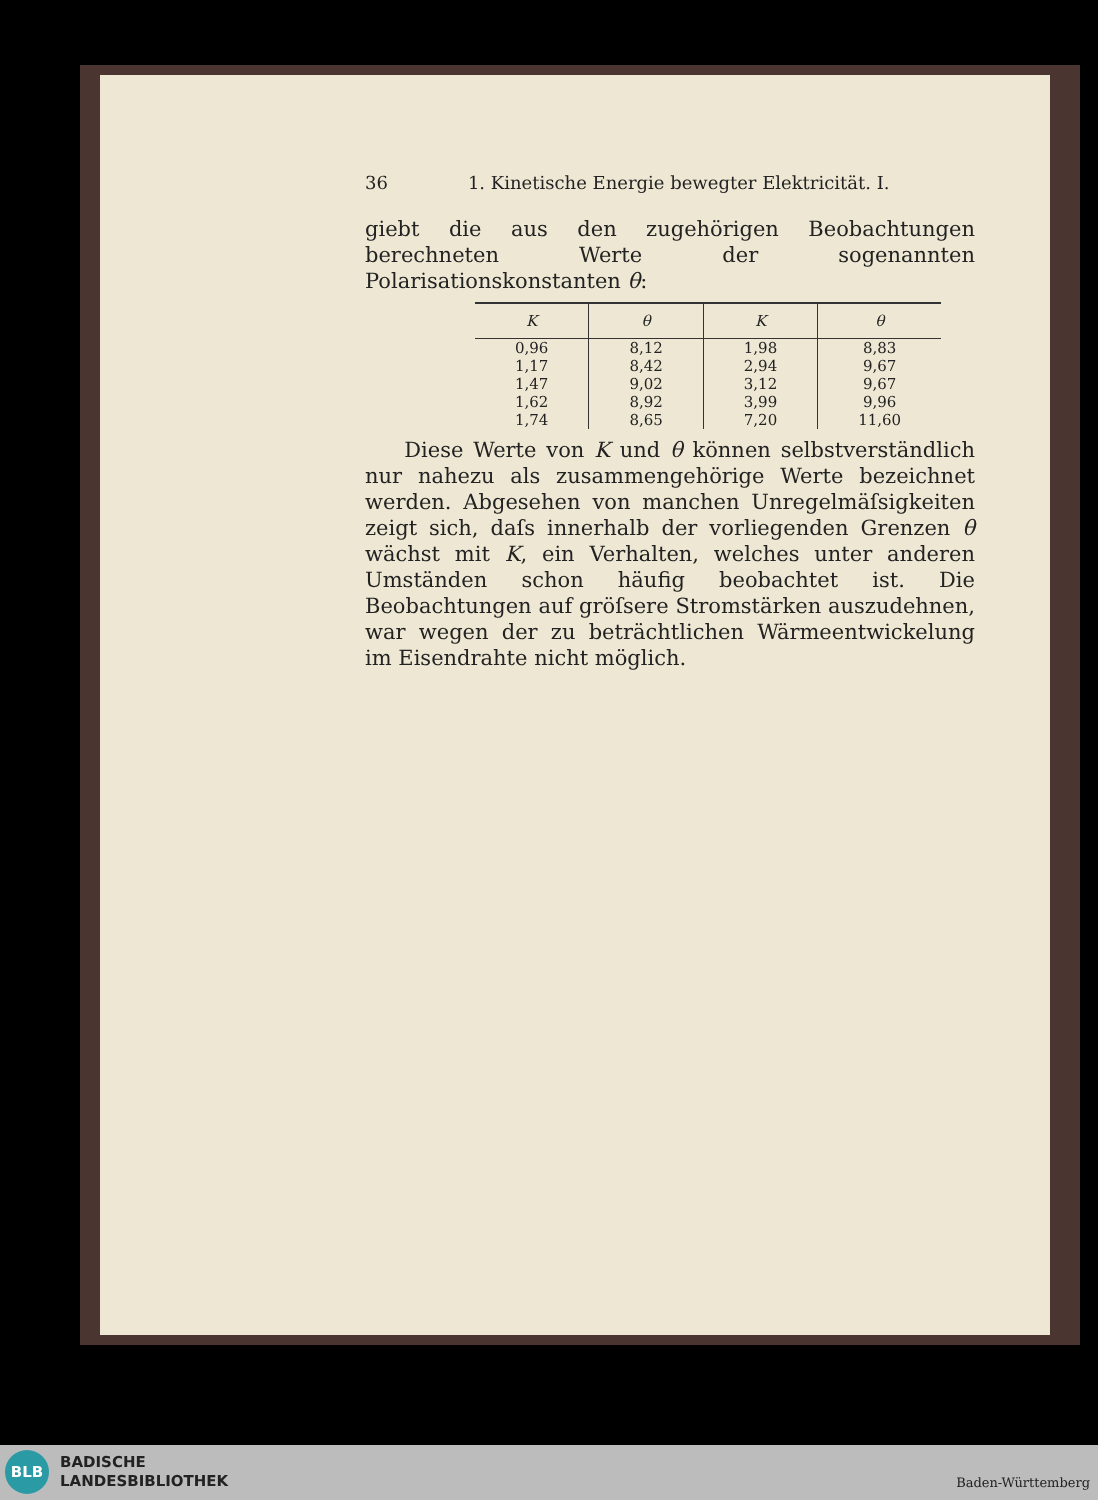36 1. Kinetische Energie bewegter Elektricität. I.
giebt die aus den zugehörigen Beobachtungen berechneten Werte der sogenannten Polarisationskonstanten θ:
| K | θ | K | θ |
| --- | --- | --- | --- |
| 0,96 | 8,12 | 1,98 | 8,83 |
| 1,17 | 8,42 | 2,94 | 9,67 |
| 1,47 | 9,02 | 3,12 | 9,67 |
| 1,62 | 8,92 | 3,99 | 9,96 |
| 1,74 | 8,65 | 7,20 | 11,60 |
Diese Werte von K und θ können selbstverständlich nur nahezu als zusammengehörige Werte bezeichnet werden. Abgesehen von manchen Unregelmäſsigkeiten zeigt sich, daſs innerhalb der vorliegenden Grenzen θ wächst mit K, ein Verhalten, welches unter anderen Umständen schon häufig beobachtet ist. Die Beobachtungen auf gröſsere Stromstärken auszudehnen, war wegen der zu beträchtlichen Wärmeentwickelung im Eisendrahte nicht möglich.
BLB
BADISCHE
LANDESBIBLIOTHEK
Baden-Württemberg